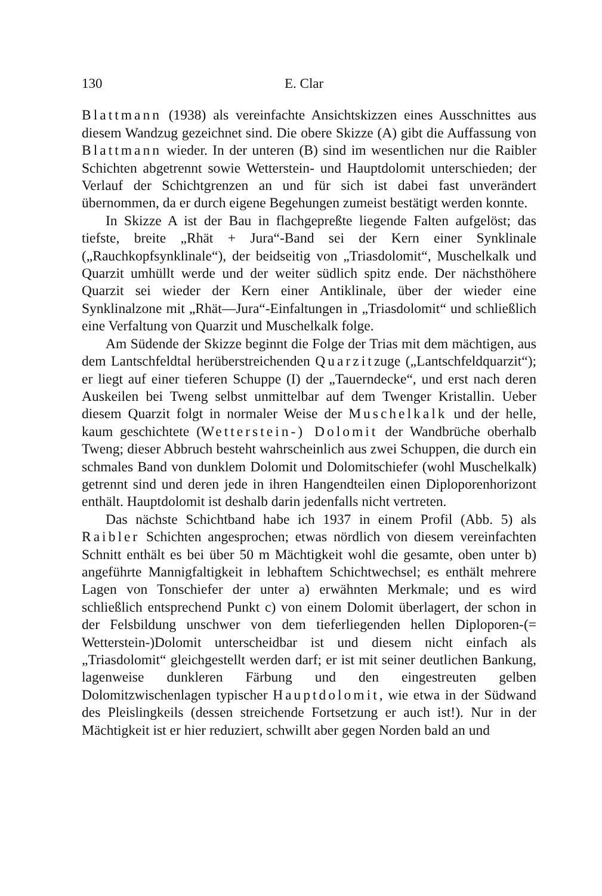130 E. Clar
Blattmann (1938) als vereinfachte Ansichtskizzen eines Ausschnittes aus diesem Wandzug gezeichnet sind. Die obere Skizze (A) gibt die Auffassung von Blattmann wieder. In der unteren (B) sind im wesentlichen nur die Raibler Schichten abgetrennt sowie Wetterstein- und Hauptdolomit unterschieden; der Verlauf der Schichtgrenzen an und für sich ist dabei fast unverändert übernommen, da er durch eigene Begehungen zumeist bestätigt werden konnte.
In Skizze A ist der Bau in flachgepreßte liegende Falten aufgelöst; das tiefste, breite „Rhät + Jura“-Band sei der Kern einer Synklinale („Rauchkopfsynklinale“), der beidseitig von „Triasdolomit“, Muschelkalk und Quarzit umhüllt werde und der weiter südlich spitz ende. Der nächsthöhere Quarzit sei wieder der Kern einer Antiklinale, über der wieder eine Synklinalzone mit „Rhät—Jura“-Einfaltungen in „Triasdolomit“ und schließlich eine Verfaltung von Quarzit und Muschelkalk folge.
Am Südende der Skizze beginnt die Folge der Trias mit dem mächtigen, aus dem Lantschfeldtal herüberstreichenden Quarzitzuge („Lantschfeldquarzit“); er liegt auf einer tieferen Schuppe (I) der „Tauerndecke“, und erst nach deren Auskeilen bei Tweng selbst unmittelbar auf dem Twenger Kristallin. Ueber diesem Quarzit folgt in normaler Weise der Muschelkalk und der helle, kaum geschichtete (Wetterstein-) Dolomit der Wandbrüche oberhalb Tweng; dieser Abbruch besteht wahrscheinlich aus zwei Schuppen, die durch ein schmales Band von dunklem Dolomit und Dolomitschiefer (wohl Muschelkalk) getrennt sind und deren jede in ihren Hangendteilen einen Diploporenhorizont enthält. Hauptdolomit ist deshalb darin jedenfalls nicht vertreten.
Das nächste Schichtband habe ich 1937 in einem Profil (Abb. 5) als Raibler Schichten angesprochen; etwas nördlich von diesem vereinfachten Schnitt enthält es bei über 50 m Mächtigkeit wohl die gesamte, oben unter b) angeführte Mannigfaltigkeit in lebhaftem Schichtwechsel; es enthält mehrere Lagen von Tonschiefer der unter a) erwähnten Merkmale; und es wird schließlich entsprechend Punkt c) von einem Dolomit überlagert, der schon in der Felsbildung unschwer von dem tieferliegenden hellen Diploporen-(= Wetterstein-)Dolomit unterscheidbar ist und diesem nicht einfach als „Triasdolomit“ gleichgestellt werden darf; er ist mit seiner deutlichen Bankung, lagenweise dunkleren Färbung und den eingestreuten gelben Dolomitzwischenlagen typischer Hauptdolomit, wie etwa in der Südwand des Pleislingkeils (dessen streichende Fortsetzung er auch ist!). Nur in der Mächtigkeit ist er hier reduziert, schwillt aber gegen Norden bald an und